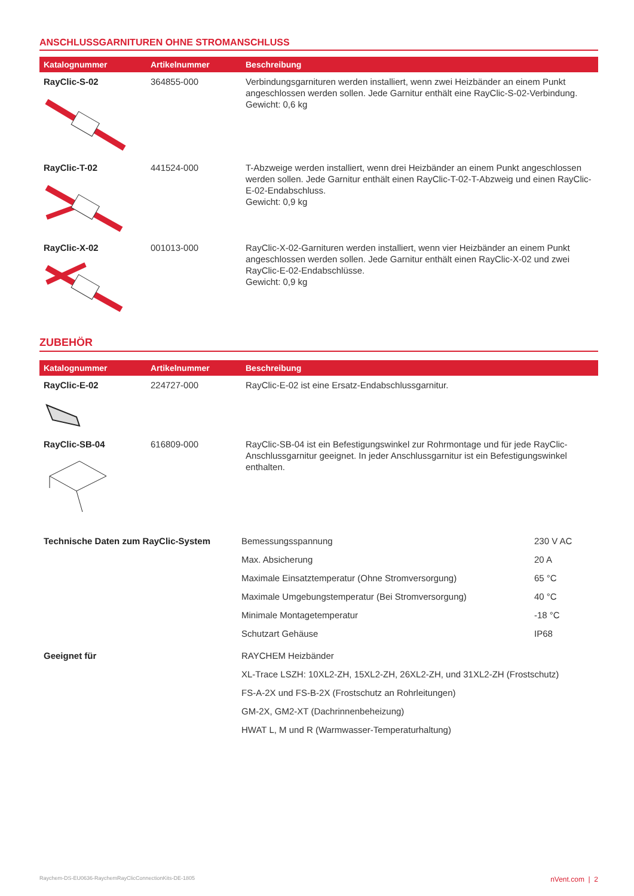ANSCHLUSSGARNITUREN OHNE STROMANSCHLUSS
| Katalognummer | Artikelnummer | Beschreibung |
| --- | --- | --- |
| RayClic-S-02 | 364855-000 | Verbindungsgarnituren werden installiert, wenn zwei Heizbänder an einem Punkt angeschlossen werden sollen. Jede Garnitur enthält eine RayClic-S-02-Verbindung. Gewicht: 0,6 kg |
| RayClic-T-02 | 441524-000 | T-Abzweige werden installiert, wenn drei Heizbänder an einem Punkt angeschlossen werden sollen. Jede Garnitur enthält einen RayClic-T-02-T-Abzweig und einen RayClic-E-02-Endabschluss. Gewicht: 0,9 kg |
| RayClic-X-02 | 001013-000 | RayClic-X-02-Garnituren werden installiert, wenn vier Heizbänder an einem Punkt angeschlossen werden sollen. Jede Garnitur enthält einen RayClic-X-02 und zwei RayClic-E-02-Endabschlüsse. Gewicht: 0,9 kg |
ZUBEHÖR
| Katalognummer | Artikelnummer | Beschreibung |
| --- | --- | --- |
| RayClic-E-02 | 224727-000 | RayClic-E-02 ist eine Ersatz-Endabschlussgarnitur. |
| RayClic-SB-04 | 616809-000 | RayClic-SB-04 ist ein Befestigungswinkel zur Rohrmontage und für jede RayClic-Anschlussgarnitur geeignet. In jeder Anschlussgarnitur ist ein Befestigungswinkel enthalten. |
| Technische Daten zum RayClic-System | Bemessungsspannung | 230 V AC |
| | Max. Absicherung | 20 A |
| | Maximale Einsatztemperatur (Ohne Stromversorgung) | 65 °C |
| | Maximale Umgebungstemperatur (Bei Stromversorgung) | 40 °C |
| | Minimale Montagetemperatur | -18 °C |
| | Schutzart Gehäuse | IP68 |
| Geeignet für | RAYCHEM Heizbänder | |
| | XL-Trace LSZH: 10XL2-ZH, 15XL2-ZH, 26XL2-ZH, und 31XL2-ZH (Frostschutz) | |
| | FS-A-2X und FS-B-2X (Frostschutz an Rohrleitungen) | |
| | GM-2X, GM2-XT (Dachrinnenbeheizung) | |
| | HWAT L, M und R (Warmwasser-Temperaturhaltung) | |
Raychem-DS-EU0636-RaychemRayClicConnectionKits-DE-1805
nVent.com | 2